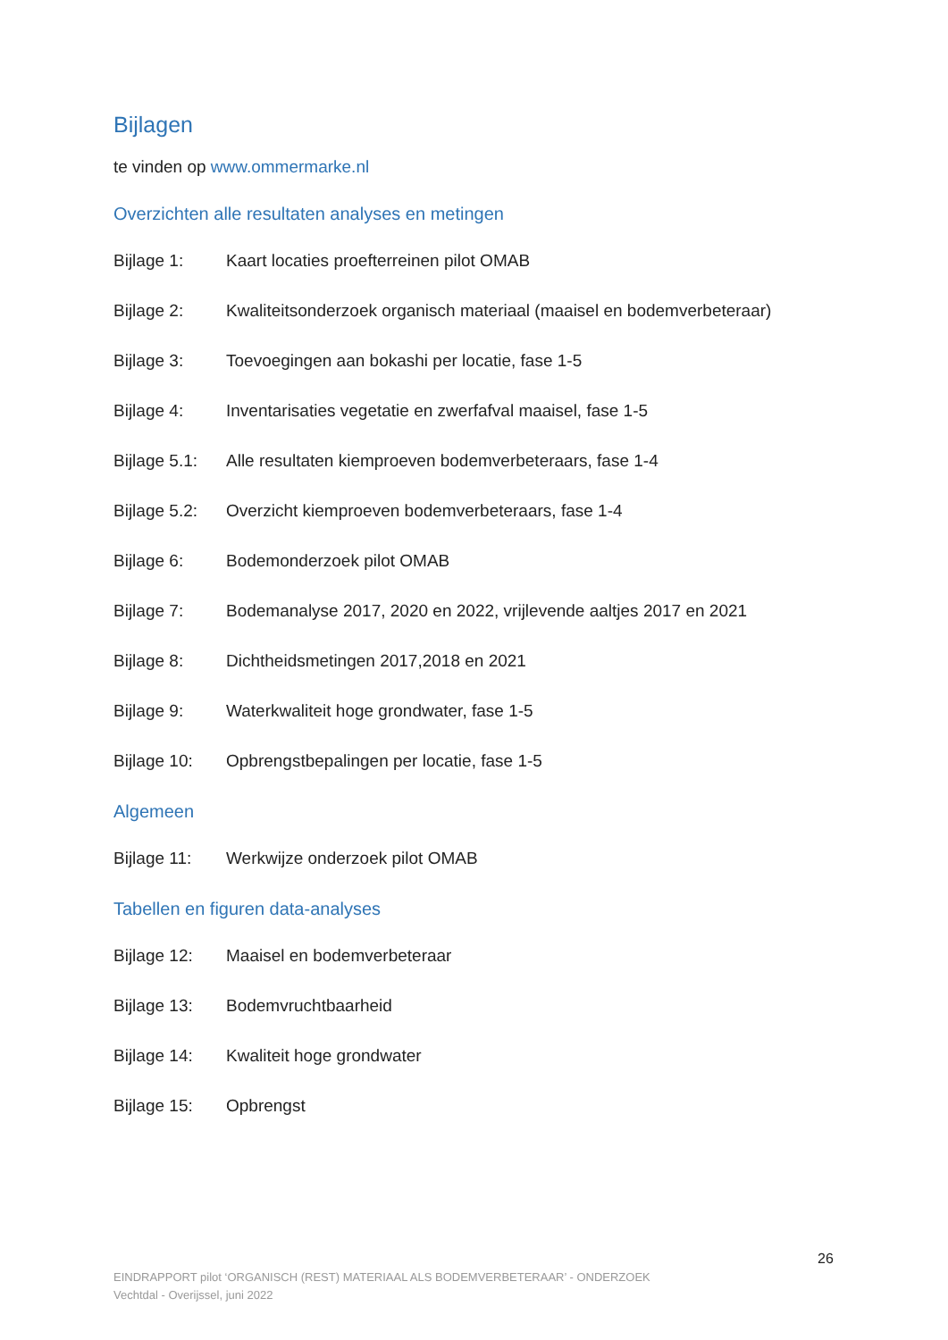Bijlagen
te vinden op www.ommermarke.nl
Overzichten alle resultaten analyses en metingen
Bijlage 1: Kaart locaties proefterreinen pilot OMAB
Bijlage 2: Kwaliteitsonderzoek organisch materiaal (maaisel en bodemverbeteraar)
Bijlage 3: Toevoegingen aan bokashi per locatie, fase 1-5
Bijlage 4: Inventarisaties vegetatie en zwerfafval maaisel, fase 1-5
Bijlage 5.1: Alle resultaten kiemproeven bodemverbeteraars, fase 1-4
Bijlage 5.2: Overzicht kiemproeven bodemverbeteraars, fase 1-4
Bijlage 6: Bodemonderzoek pilot OMAB
Bijlage 7: Bodemanalyse 2017, 2020 en 2022, vrijlevende aaltjes 2017 en 2021
Bijlage 8: Dichtheidsmetingen 2017,2018 en 2021
Bijlage 9: Waterkwaliteit hoge grondwater, fase 1-5
Bijlage 10: Opbrengstbepalingen per locatie, fase 1-5
Algemeen
Bijlage 11: Werkwijze onderzoek pilot OMAB
Tabellen en figuren data-analyses
Bijlage 12: Maaisel en bodemverbeteraar
Bijlage 13: Bodemvruchtbaarheid
Bijlage 14: Kwaliteit hoge grondwater
Bijlage 15: Opbrengst
26
EINDRAPPORT pilot ‘ORGANISCH (REST) MATERIAAL ALS BODEMVERBETERAAR’ - ONDERZOEK
Vechtdal - Overijssel, juni 2022